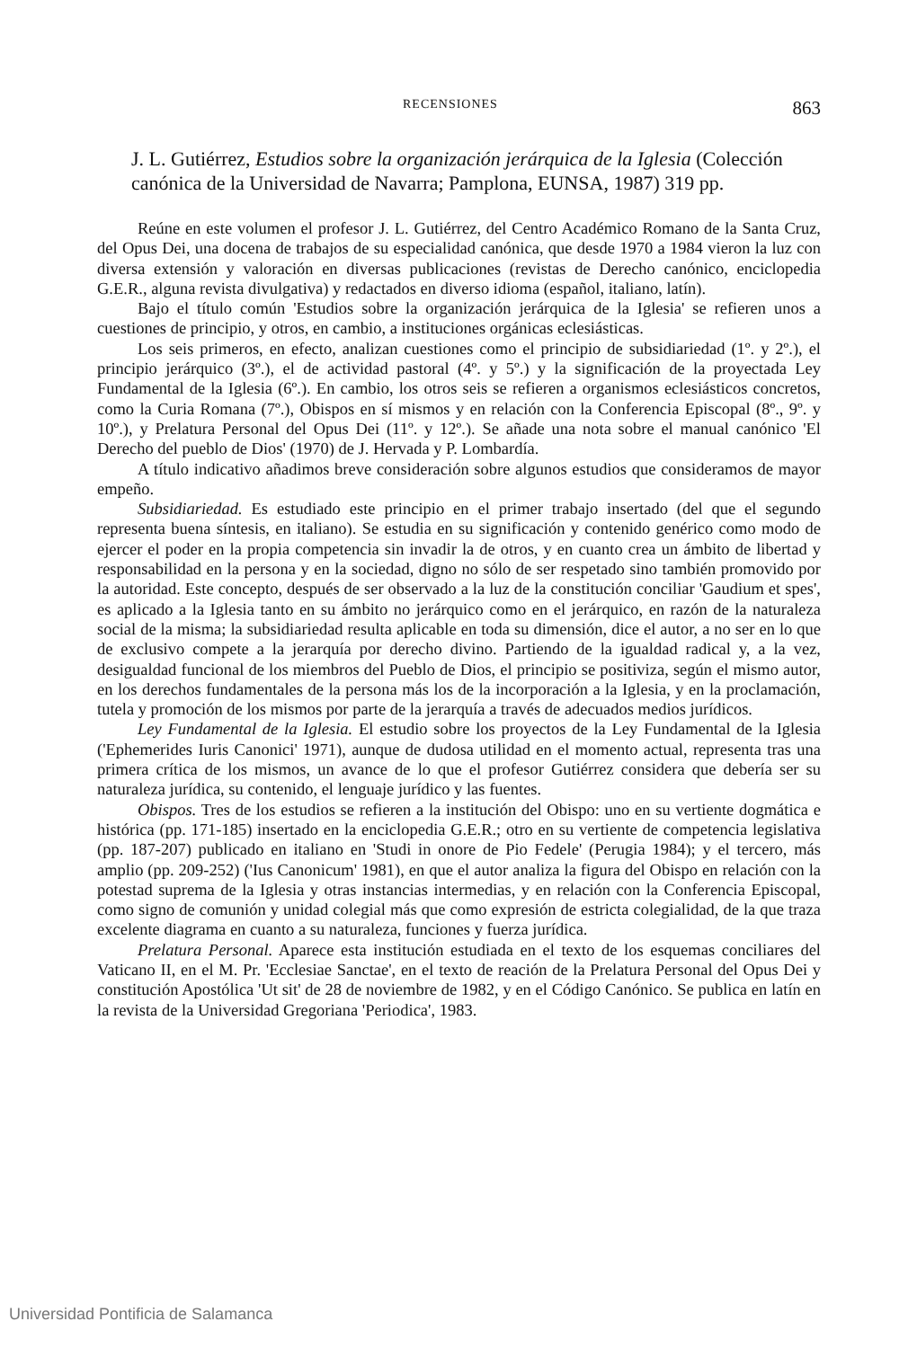RECENSIONES 863
J. L. Gutiérrez, Estudios sobre la organización jerárquica de la Iglesia (Colección canónica de la Universidad de Navarra; Pamplona, EUNSA, 1987) 319 pp.
Reúne en este volumen el profesor J. L. Gutiérrez, del Centro Académico Romano de la Santa Cruz, del Opus Dei, una docena de trabajos de su especialidad canónica, que desde 1970 a 1984 vieron la luz con diversa extensión y valoración en diversas publicaciones (revistas de Derecho canónico, enciclopedia G.E.R., alguna revista divulgativa) y redactados en diverso idioma (español, italiano, latín).
Bajo el título común 'Estudios sobre la organización jerárquica de la Iglesia' se refieren unos a cuestiones de principio, y otros, en cambio, a instituciones orgánicas eclesiásticas.
Los seis primeros, en efecto, analizan cuestiones como el principio de subsidiariedad (1º. y 2º.), el principio jerárquico (3º.), el de actividad pastoral (4º. y 5º.) y la significación de la proyectada Ley Fundamental de la Iglesia (6º.). En cambio, los otros seis se refieren a organismos eclesiásticos concretos, como la Curia Romana (7º.), Obispos en sí mismos y en relación con la Conferencia Episcopal (8º., 9º. y 10º.), y Prelatura Personal del Opus Dei (11º. y 12º.). Se añade una nota sobre el manual canónico 'El Derecho del pueblo de Dios' (1970) de J. Hervada y P. Lombardía.
A título indicativo añadimos breve consideración sobre algunos estudios que consideramos de mayor empeño.
Subsidiariedad. Es estudiado este principio en el primer trabajo insertado (del que el segundo representa buena síntesis, en italiano). Se estudia en su significación y contenido genérico como modo de ejercer el poder en la propia competencia sin invadir la de otros, y en cuanto crea un ámbito de libertad y responsabilidad en la persona y en la sociedad, digno no sólo de ser respetado sino también promovido por la autoridad. Este concepto, después de ser observado a la luz de la constitución conciliar 'Gaudium et spes', es aplicado a la Iglesia tanto en su ámbito no jerárquico como en el jerárquico, en razón de la naturaleza social de la misma; la subsidiariedad resulta aplicable en toda su dimensión, dice el autor, a no ser en lo que de exclusivo compete a la jerarquía por derecho divino. Partiendo de la igualdad radical y, a la vez, desigualdad funcional de los miembros del Pueblo de Dios, el principio se positiviza, según el mismo autor, en los derechos fundamentales de la persona más los de la incorporación a la Iglesia, y en la proclamación, tutela y promoción de los mismos por parte de la jerarquía a través de adecuados medios jurídicos.
Ley Fundamental de la Iglesia. El estudio sobre los proyectos de la Ley Fundamental de la Iglesia ('Ephemerides Iuris Canonici' 1971), aunque de dudosa utilidad en el momento actual, representa tras una primera crítica de los mismos, un avance de lo que el profesor Gutiérrez considera que debería ser su naturaleza jurídica, su contenido, el lenguaje jurídico y las fuentes.
Obispos. Tres de los estudios se refieren a la institución del Obispo: uno en su vertiente dogmática e histórica (pp. 171-185) insertado en la enciclopedia G.E.R.; otro en su vertiente de competencia legislativa (pp. 187-207) publicado en italiano en 'Studi in onore de Pio Fedele' (Perugia 1984); y el tercero, más amplio (pp. 209-252) ('Ius Canonicum' 1981), en que el autor analiza la figura del Obispo en relación con la potestad suprema de la Iglesia y otras instancias intermedias, y en relación con la Conferencia Episcopal, como signo de comunión y unidad colegial más que como expresión de estricta colegialidad, de la que traza excelente diagrama en cuanto a su naturaleza, funciones y fuerza jurídica.
Prelatura Personal. Aparece esta institución estudiada en el texto de los esquemas conciliares del Vaticano II, en el M. Pr. 'Ecclesiae Sanctae', en el texto de reación de la Prelatura Personal del Opus Dei y constitución Apostólica 'Ut sit' de 28 de noviembre de 1982, y en el Código Canónico. Se publica en latín en la revista de la Universidad Gregoriana 'Periodica', 1983.
Universidad Pontificia de Salamanca